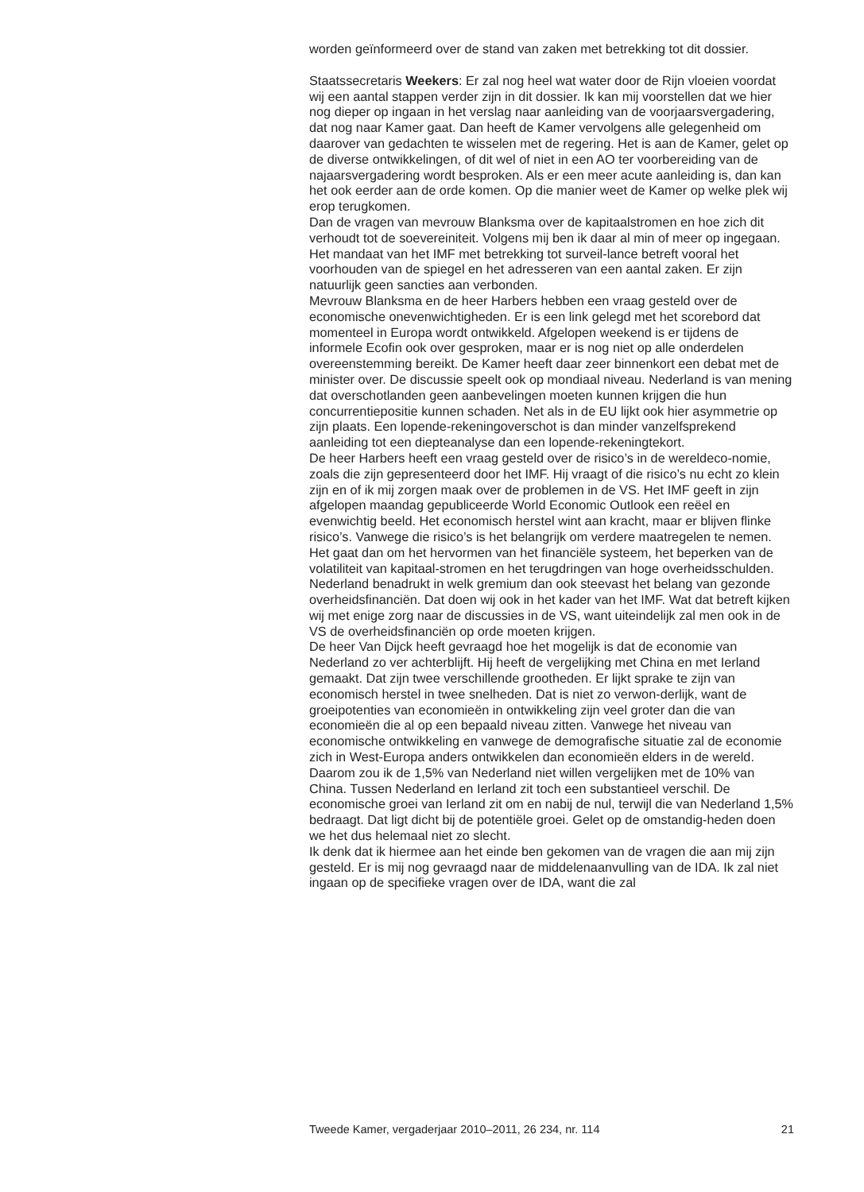worden geïnformeerd over de stand van zaken met betrekking tot dit dossier.
Staatssecretaris Weekers: Er zal nog heel wat water door de Rijn vloeien voordat wij een aantal stappen verder zijn in dit dossier. Ik kan mij voorstellen dat we hier nog dieper op ingaan in het verslag naar aanleiding van de voorjaarsvergadering, dat nog naar Kamer gaat. Dan heeft de Kamer vervolgens alle gelegenheid om daarover van gedachten te wisselen met de regering. Het is aan de Kamer, gelet op de diverse ontwikkelingen, of dit wel of niet in een AO ter voorbereiding van de najaarsvergadering wordt besproken. Als er een meer acute aanleiding is, dan kan het ook eerder aan de orde komen. Op die manier weet de Kamer op welke plek wij erop terugkomen.
Dan de vragen van mevrouw Blanksma over de kapitaalstromen en hoe zich dit verhoudt tot de soevereiniteit. Volgens mij ben ik daar al min of meer op ingegaan. Het mandaat van het IMF met betrekking tot surveil-lance betreft vooral het voorhouden van de spiegel en het adresseren van een aantal zaken. Er zijn natuurlijk geen sancties aan verbonden.
Mevrouw Blanksma en de heer Harbers hebben een vraag gesteld over de economische onevenwichtigheden. Er is een link gelegd met het scorebord dat momenteel in Europa wordt ontwikkeld. Afgelopen weekend is er tijdens de informele Ecofin ook over gesproken, maar er is nog niet op alle onderdelen overeenstemming bereikt. De Kamer heeft daar zeer binnenkort een debat met de minister over. De discussie speelt ook op mondiaal niveau. Nederland is van mening dat overschotlanden geen aanbevelingen moeten kunnen krijgen die hun concurrentiepositie kunnen schaden. Net als in de EU lijkt ook hier asymmetrie op zijn plaats. Een lopende-rekeningoverschot is dan minder vanzelfsprekend aanleiding tot een diepteanalyse dan een lopende-rekeningtekort.
De heer Harbers heeft een vraag gesteld over de risico’s in de wereldeco-nomie, zoals die zijn gepresenteerd door het IMF. Hij vraagt of die risico’s nu echt zo klein zijn en of ik mij zorgen maak over de problemen in de VS. Het IMF geeft in zijn afgelopen maandag gepubliceerde World Economic Outlook een reëel en evenwichtig beeld. Het economisch herstel wint aan kracht, maar er blijven flinke risico’s. Vanwege die risico’s is het belangrijk om verdere maatregelen te nemen. Het gaat dan om het hervormen van het financiële systeem, het beperken van de volatiliteit van kapitaal-stromen en het terugdringen van hoge overheidsschulden. Nederland benadrukt in welk gremium dan ook steevast het belang van gezonde overheidsfinanciën. Dat doen wij ook in het kader van het IMF. Wat dat betreft kijken wij met enige zorg naar de discussies in de VS, want uiteindelijk zal men ook in de VS de overheidsfinanciën op orde moeten krijgen.
De heer Van Dijck heeft gevraagd hoe het mogelijk is dat de economie van Nederland zo ver achterblijft. Hij heeft de vergelijking met China en met Ierland gemaakt. Dat zijn twee verschillende grootheden. Er lijkt sprake te zijn van economisch herstel in twee snelheden. Dat is niet zo verwon-derlijk, want de groeipotenties van economieën in ontwikkeling zijn veel groter dan die van economieën die al op een bepaald niveau zitten. Vanwege het niveau van economische ontwikkeling en vanwege de demografische situatie zal de economie zich in West-Europa anders ontwikkelen dan economieën elders in de wereld. Daarom zou ik de 1,5% van Nederland niet willen vergelijken met de 10% van China. Tussen Nederland en Ierland zit toch een substantieel verschil. De economische groei van Ierland zit om en nabij de nul, terwijl die van Nederland 1,5% bedraagt. Dat ligt dicht bij de potentiële groei. Gelet op de omstandig-heden doen we het dus helemaal niet zo slecht.
Ik denk dat ik hiermee aan het einde ben gekomen van de vragen die aan mij zijn gesteld. Er is mij nog gevraagd naar de middelenaanvulling van de IDA. Ik zal niet ingaan op de specifieke vragen over de IDA, want die zal
Tweede Kamer, vergaderjaar 2010–2011, 26 234, nr. 114 21